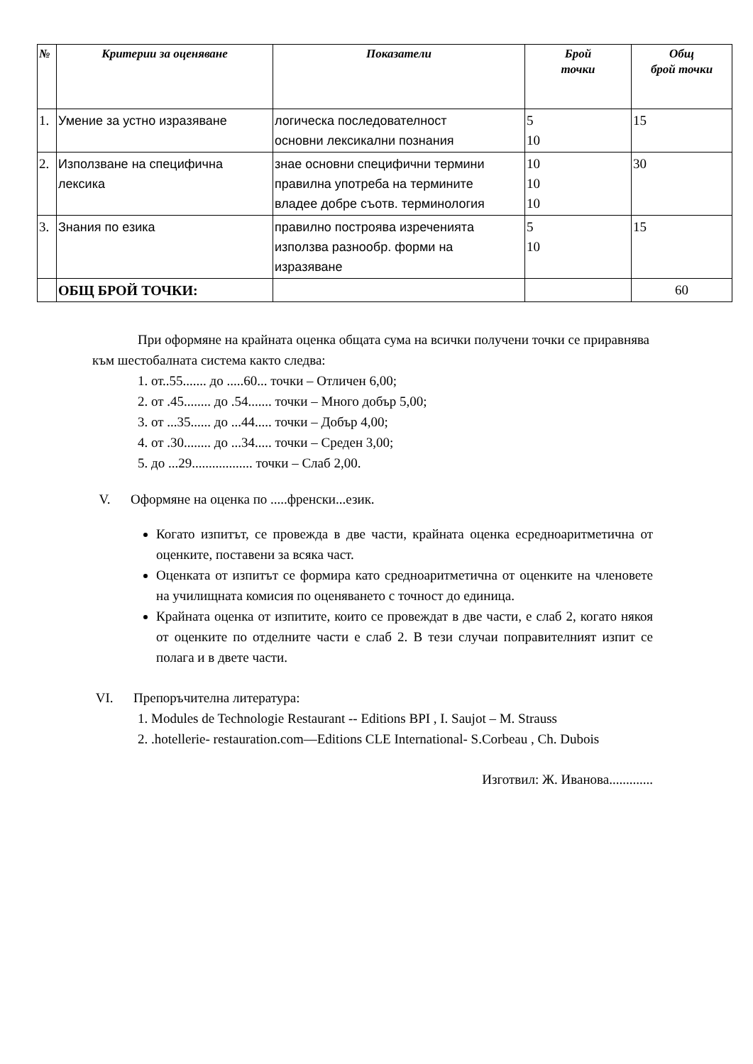| № | Критерии за оценяване | Показатели | Брой точки | Общ брой точки |
| --- | --- | --- | --- | --- |
| 1. | Умение за устно изразяване | логическа последователност основни лексикални познания | 5 10 | 15 |
| 2. | Използване на специфична лексика | знае основни специфични термини правилна употреба на термините владее добре съотв. терминология | 10 10 10 | 30 |
| 3. | Знания по езика | правилно построява изреченията използва разнообр. форми на изразяване | 5 10 | 15 |
| | ОБЩ БРОЙ ТОЧКИ: | | | 60 |
При оформяне на крайната оценка общата сума на всички получени точки се приравнява към шестобалната система както следва:
1. от..55....... до .....60... точки – Отличен 6,00;
2. от .45........ до .54....... точки – Много добър 5,00;
3. от ...35...... до ...44..... точки – Добър 4,00;
4. от .30........ до ...34..... точки – Среден 3,00;
5. до ...29.................. точки – Слаб 2,00.
V. Оформяне на оценка по .....френски...език.
Когато изпитът, се провежда в две части, крайната оценка есредноаритметична от оценките, поставени за всяка част.
Оценката от изпитът се формира като средноаритметична от оценките на членовете на училищната комисия по оценяването с точност до единица.
Крайната оценка от изпитите, които се провеждат в две части, е слаб 2, когато някоя от оценките по отделните части е слаб 2. В тези случаи поправителният изпит се полага и в двете части.
VI. Препоръчителна литература:
1. Modules de Technologie Restaurant -- Editions BPI , I. Saujot – M. Strauss
2. .hotellerie- restauration.com—Editions CLE International- S.Corbeau , Ch. Dubois
Изготвил: Ж. Иванова.............